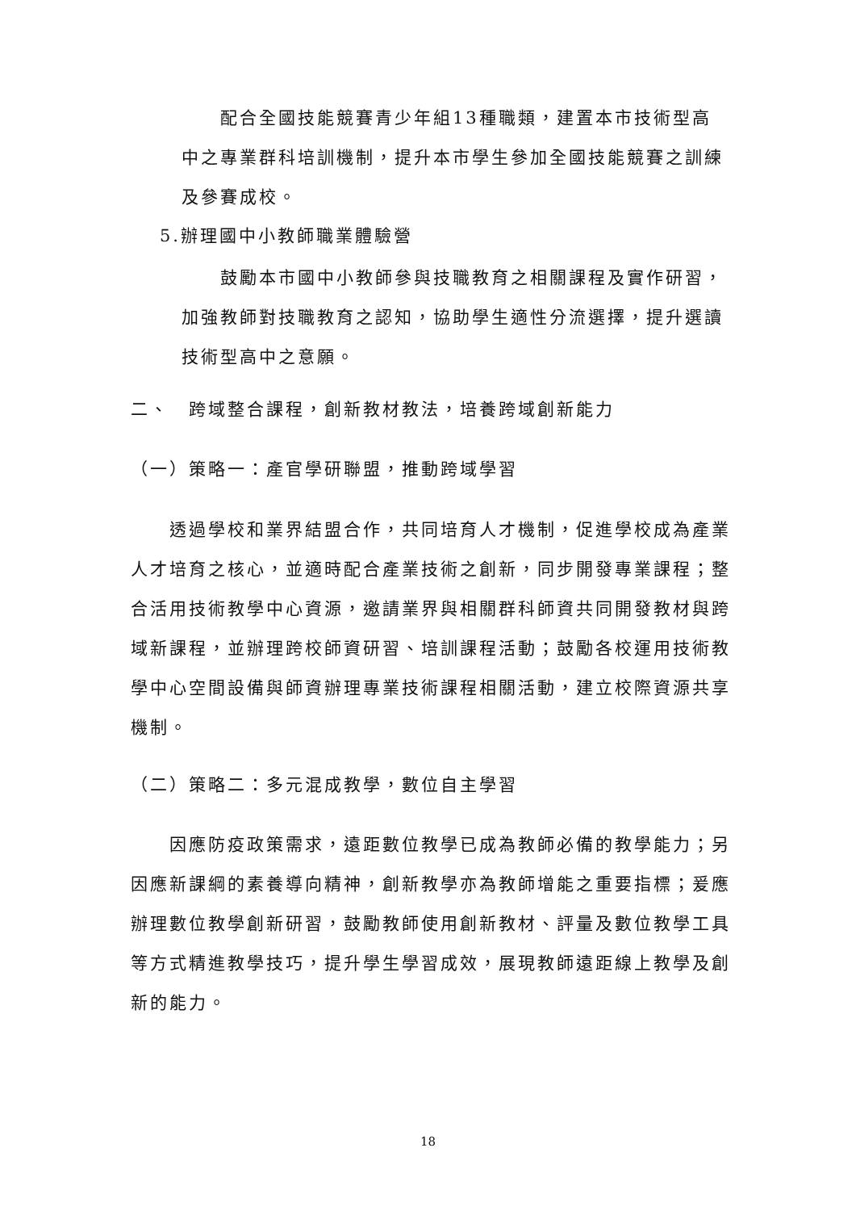配合全國技能競賽青少年組13種職類，建置本市技術型高中之專業群科培訓機制，提升本市學生參加全國技能競賽之訓練及參賽成校。
5.辦理國中小教師職業體驗營
  鼓勵本市國中小教師參與技職教育之相關課程及實作研習，加強教師對技職教育之認知，協助學生適性分流選擇，提升選讀技術型高中之意願。
二、 跨域整合課程，創新教材教法，培養跨域創新能力
（一）策略一：產官學研聯盟，推動跨域學習
  透過學校和業界結盟合作，共同培育人才機制，促進學校成為產業人才培育之核心，並適時配合產業技術之創新，同步開發專業課程；整合活用技術教學中心資源，邀請業界與相關群科師資共同開發教材與跨域新課程，並辦理跨校師資研習、培訓課程活動；鼓勵各校運用技術教學中心空間設備與師資辦理專業技術課程相關活動，建立校際資源共享機制。
（二）策略二：多元混成教學，數位自主學習
  因應防疫政策需求，遠距數位教學已成為教師必備的教學能力；另因應新課綱的素養導向精神，創新教學亦為教師增能之重要指標；爰應辦理數位教學創新研習，鼓勵教師使用創新教材、評量及數位教學工具等方式精進教學技巧，提升學生學習成效，展現教師遠距線上教學及創新的能力。
18